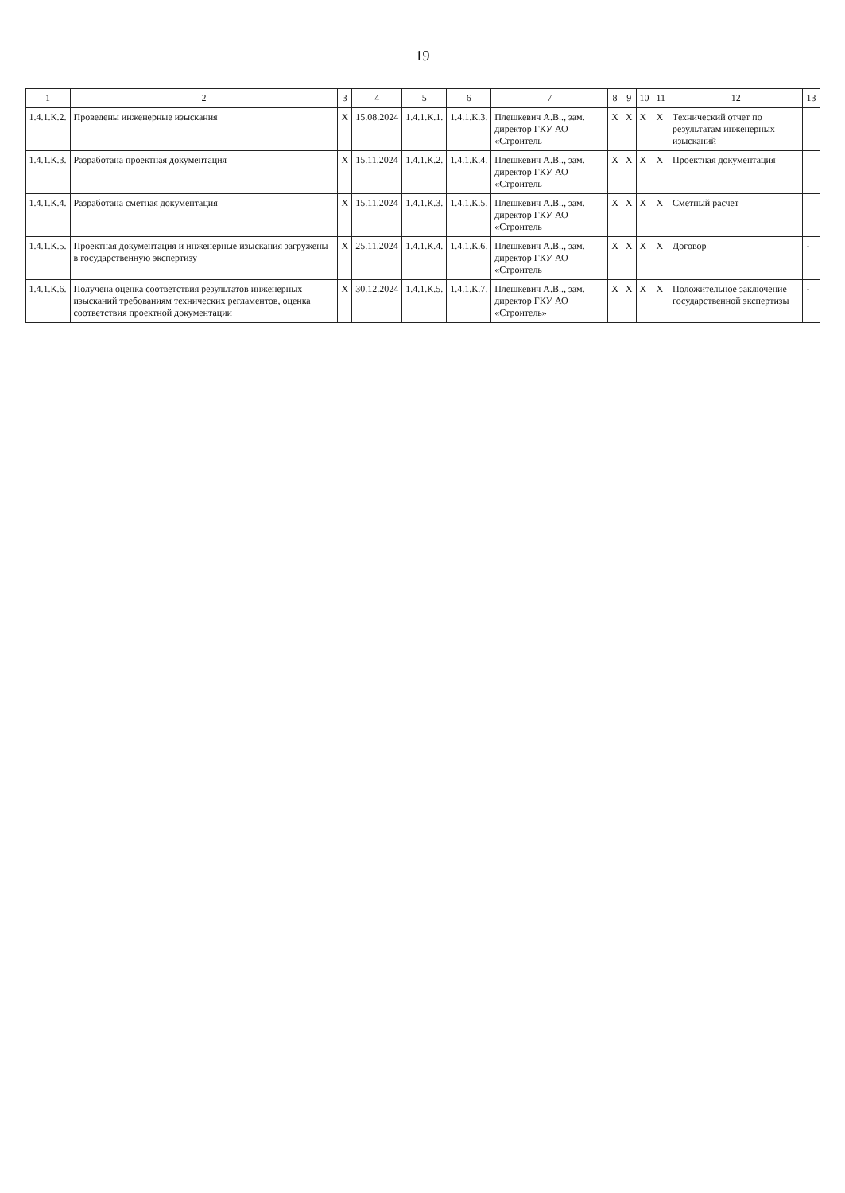19
| 1 | 2 | 3 | 4 | 5 | 6 | 7 | 8 | 9 | 10 | 11 | 12 | 13 |
| --- | --- | --- | --- | --- | --- | --- | --- | --- | --- | --- | --- | --- |
| 1.4.1.К.2. | Проведены инженерные изыскания | X | 15.08.2024 | 1.4.1.К.1. | 1.4.1.К.3. | Плешкевич А.В.., зам. директор ГКУ АО «Строитель | X | X | X | X | Технический отчет по результатам инженерных изысканий | |
| 1.4.1.К.3. | Разработана проектная документация | X | 15.11.2024 | 1.4.1.К.2. | 1.4.1.К.4. | Плешкевич А.В.., зам. директор ГКУ АО «Строитель | X | X | X | X | Проектная документация | |
| 1.4.1.К.4. | Разработана сметная документация | X | 15.11.2024 | 1.4.1.К.3. | 1.4.1.К.5. | Плешкевич А.В.., зам. директор ГКУ АО «Строитель | X | X | X | X | Сметный расчет | |
| 1.4.1.К.5. | Проектная документация и инженерные изыскания загружены в государственную экспертизу | X | 25.11.2024 | 1.4.1.К.4. | 1.4.1.К.6. | Плешкевич А.В.., зам. директор ГКУ АО «Строитель | X | X | X | X | Договор | - |
| 1.4.1.К.6. | Получена оценка соответствия результатов инженерных изысканий требованиям технических регламентов, оценка соответствия проектной документации | X | 30.12.2024 | 1.4.1.К.5. | 1.4.1.К.7. | Плешкевич А.В.., зам. директор ГКУ АО «Строитель» | X | X | X | X | Положительное заключение государственной экспертизы | - |